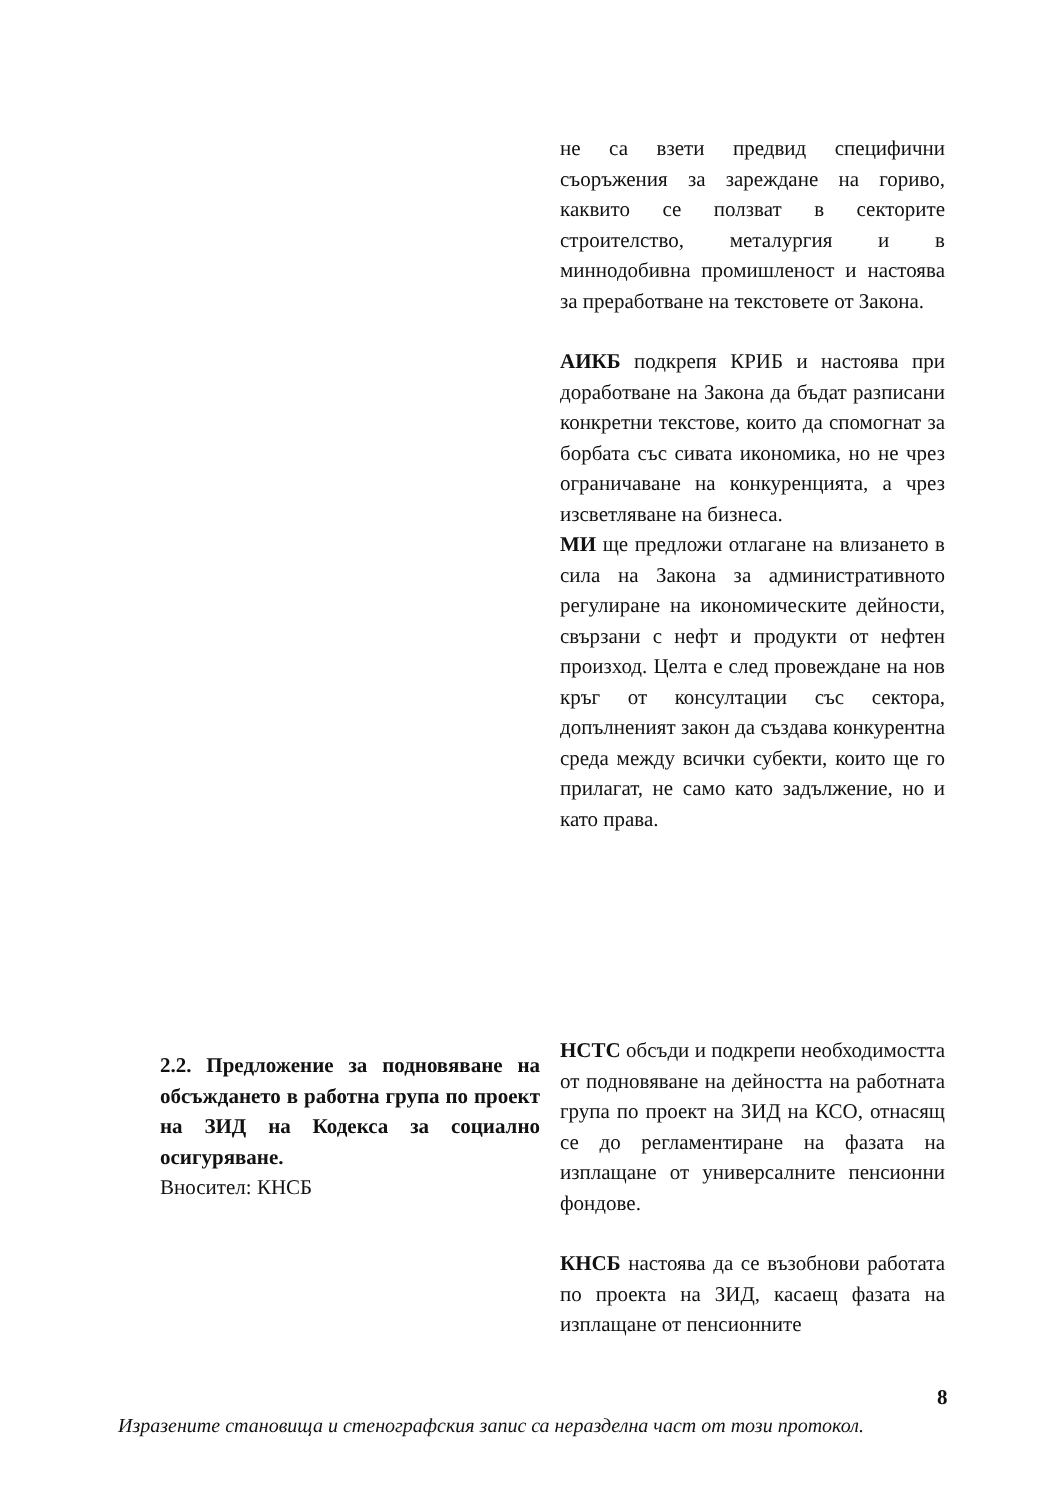не са взети предвид специфични съоръжения за зареждане на гориво, каквито се ползват в секторите строителство, металургия и в миннодобивна промишленост и настоява за преработване на текстовете от Закона.
АИКБ подкрепя КРИБ и настоява при доработване на Закона да бъдат разписани конкретни текстове, които да спомогнат за борбата със сивата икономика, но не чрез ограничаване на конкуренцията, а чрез изсветляване на бизнеса.
МИ ще предложи отлагане на влизането в сила на Закона за административното регулиране на икономическите дейности, свързани с нефт и продукти от нефтен произход. Целта е след провеждане на нов кръг от консултации със сектора, допълненият закон да създава конкурентна среда между всички субекти, които ще го прилагат, не само като задължение, но и като права.
2.2. Предложение за подновяване на обсъждането в работна група по проект на ЗИД на Кодекса за социално осигуряване.
Вносител: КНСБ
НСТС обсъди и подкрепи необходимостта от подновяване на дейността на работната група по проект на ЗИД на КСО, отнасящ се до регламентиране на фазата на изплащане от универсалните пенсионни фондове.
КНСБ настоява да се възобнови работата по проекта на ЗИД, касаещ фазата на изплащане от пенсионните
8
Изразените становища и стенографския запис са неразделна част от този протокол.